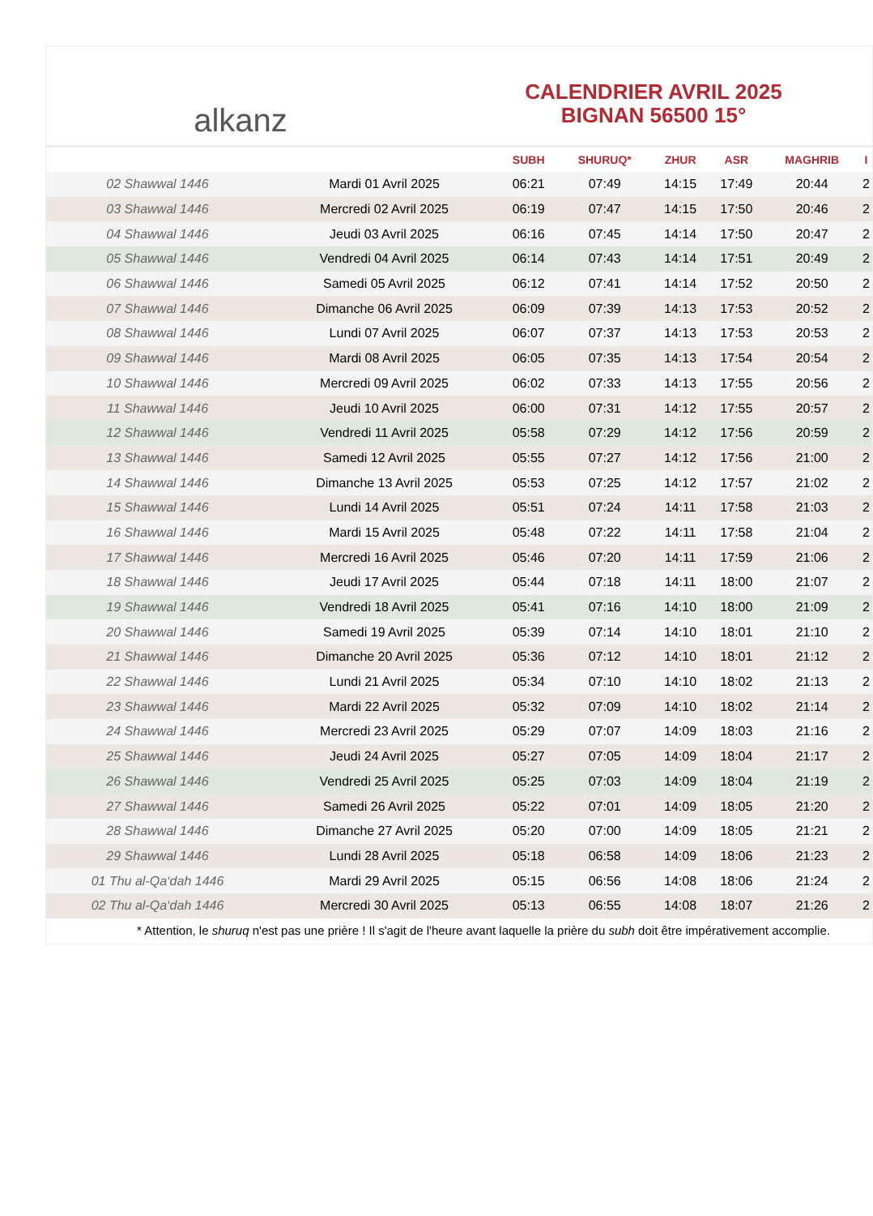alkanz
CALENDRIER AVRIL 2025
BIGNAN 56500 15°
| | | SUBH | SHURUQ* | ZHUR | ASR | MAGHRIB | I |
| --- | --- | --- | --- | --- | --- | --- | --- |
| 02 Shawwal 1446 | Mardi 01 Avril 2025 | 06:21 | 07:49 | 14:15 | 17:49 | 20:44 | 2 |
| 03 Shawwal 1446 | Mercredi 02 Avril 2025 | 06:19 | 07:47 | 14:15 | 17:50 | 20:46 | 2 |
| 04 Shawwal 1446 | Jeudi 03 Avril 2025 | 06:16 | 07:45 | 14:14 | 17:50 | 20:47 | 2 |
| 05 Shawwal 1446 | Vendredi 04 Avril 2025 | 06:14 | 07:43 | 14:14 | 17:51 | 20:49 | 2 |
| 06 Shawwal 1446 | Samedi 05 Avril 2025 | 06:12 | 07:41 | 14:14 | 17:52 | 20:50 | 2 |
| 07 Shawwal 1446 | Dimanche 06 Avril 2025 | 06:09 | 07:39 | 14:13 | 17:53 | 20:52 | 2 |
| 08 Shawwal 1446 | Lundi 07 Avril 2025 | 06:07 | 07:37 | 14:13 | 17:53 | 20:53 | 2 |
| 09 Shawwal 1446 | Mardi 08 Avril 2025 | 06:05 | 07:35 | 14:13 | 17:54 | 20:54 | 2 |
| 10 Shawwal 1446 | Mercredi 09 Avril 2025 | 06:02 | 07:33 | 14:13 | 17:55 | 20:56 | 2 |
| 11 Shawwal 1446 | Jeudi 10 Avril 2025 | 06:00 | 07:31 | 14:12 | 17:55 | 20:57 | 2 |
| 12 Shawwal 1446 | Vendredi 11 Avril 2025 | 05:58 | 07:29 | 14:12 | 17:56 | 20:59 | 2 |
| 13 Shawwal 1446 | Samedi 12 Avril 2025 | 05:55 | 07:27 | 14:12 | 17:56 | 21:00 | 2 |
| 14 Shawwal 1446 | Dimanche 13 Avril 2025 | 05:53 | 07:25 | 14:12 | 17:57 | 21:02 | 2 |
| 15 Shawwal 1446 | Lundi 14 Avril 2025 | 05:51 | 07:24 | 14:11 | 17:58 | 21:03 | 2 |
| 16 Shawwal 1446 | Mardi 15 Avril 2025 | 05:48 | 07:22 | 14:11 | 17:58 | 21:04 | 2 |
| 17 Shawwal 1446 | Mercredi 16 Avril 2025 | 05:46 | 07:20 | 14:11 | 17:59 | 21:06 | 2 |
| 18 Shawwal 1446 | Jeudi 17 Avril 2025 | 05:44 | 07:18 | 14:11 | 18:00 | 21:07 | 2 |
| 19 Shawwal 1446 | Vendredi 18 Avril 2025 | 05:41 | 07:16 | 14:10 | 18:00 | 21:09 | 2 |
| 20 Shawwal 1446 | Samedi 19 Avril 2025 | 05:39 | 07:14 | 14:10 | 18:01 | 21:10 | 2 |
| 21 Shawwal 1446 | Dimanche 20 Avril 2025 | 05:36 | 07:12 | 14:10 | 18:01 | 21:12 | 2 |
| 22 Shawwal 1446 | Lundi 21 Avril 2025 | 05:34 | 07:10 | 14:10 | 18:02 | 21:13 | 2 |
| 23 Shawwal 1446 | Mardi 22 Avril 2025 | 05:32 | 07:09 | 14:10 | 18:02 | 21:14 | 2 |
| 24 Shawwal 1446 | Mercredi 23 Avril 2025 | 05:29 | 07:07 | 14:09 | 18:03 | 21:16 | 2 |
| 25 Shawwal 1446 | Jeudi 24 Avril 2025 | 05:27 | 07:05 | 14:09 | 18:04 | 21:17 | 2 |
| 26 Shawwal 1446 | Vendredi 25 Avril 2025 | 05:25 | 07:03 | 14:09 | 18:04 | 21:19 | 2 |
| 27 Shawwal 1446 | Samedi 26 Avril 2025 | 05:22 | 07:01 | 14:09 | 18:05 | 21:20 | 2 |
| 28 Shawwal 1446 | Dimanche 27 Avril 2025 | 05:20 | 07:00 | 14:09 | 18:05 | 21:21 | 2 |
| 29 Shawwal 1446 | Lundi 28 Avril 2025 | 05:18 | 06:58 | 14:09 | 18:06 | 21:23 | 2 |
| 01 Thu al-Qa‘dah 1446 | Mardi 29 Avril 2025 | 05:15 | 06:56 | 14:08 | 18:06 | 21:24 | 2 |
| 02 Thu al-Qa‘dah 1446 | Mercredi 30 Avril 2025 | 05:13 | 06:55 | 14:08 | 18:07 | 21:26 | 2 |
* Attention, le shuruq n'est pas une prière ! Il s'agit de l'heure avant laquelle la prière du subh doit être impérativement accomplie.